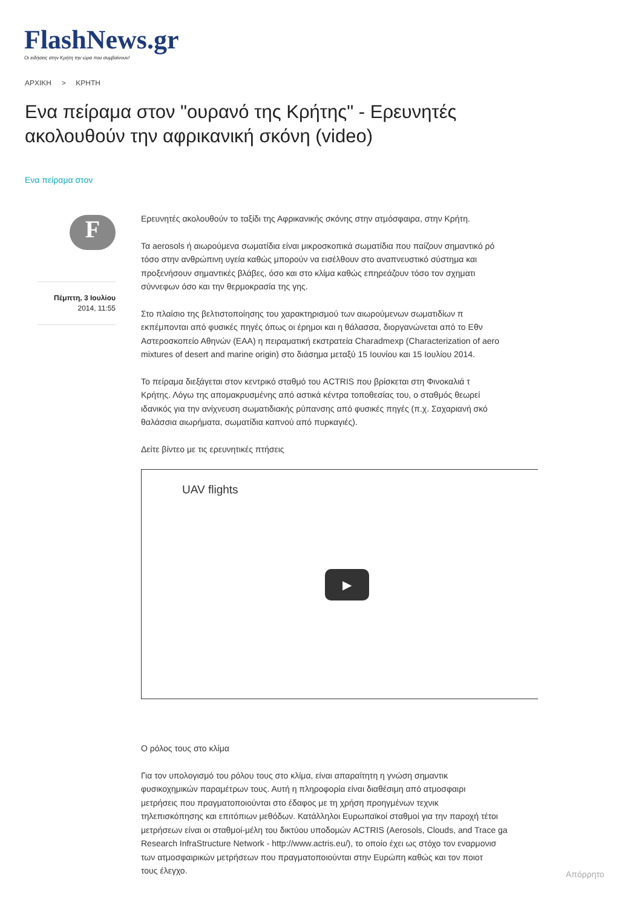FlashNews.gr
Οι ειδήσεις στην Κρήτη την ώρα που συμβαίνουν!
ΑΡΧΙΚΗ > ΚΡΗΤΗ
Ενα πείραμα στον "ουρανό της Κρήτης" - Ερευνητές ακολουθούν την αφρικανική σκόνη (video)
Ενα πείραμα στον
F
Πέμπτη, 3 Ιουλίου
2014, 11:55
Ερευνητές ακολουθούν το ταξίδι της Αφρικανικής σκόνης στην ατμόσφαιρα, στην Κρήτη.
Τα aerosols ή αιωρούμενα σωματίδια είναι μικροσκοπικά σωματίδια που παίζουν σημαντικό ρό
τόσο στην ανθρώπινη υγεία καθώς μπορούν να εισέλθουν στο αναπνευστικό σύστημα και
προξενήσουν σημαντικές βλάβες, όσο και στο κλίμα καθώς επηρεάζουν τόσο τον σχηματι
σύννεφων όσο και την θερμοκρασία της γης.
Στο πλαίσιο της βελτιστοποίησης του χαρακτηρισμού των αιωρούμενων σωματιδίων π
εκπέμπονται από φυσικές πηγές όπως οι έρημοι και η θάλασσα, διοργανώνεται από το Εθν
Αστεροσκοπείο Αθηνών (ΕΑΑ) η πειραματική εκστρατεία Charadmexp (Characterization of aero
mixtures of desert and marine origin) στο διάσημα μεταξύ 15 Ιουνίου και 15 Ιουλίου 2014.
Το πείραμα διεξάγεται στον κεντρικό σταθμό του ACTRIS που βρίσκεται στη Φινοκαλιά τ
Κρήτης. Λόγω της απομακρυσμένης από αστικά κέντρα τοποθεσίας του, ο σταθμός θεωρεί
ιδανικός για την ανίχνευση σωματιδιακής ρύπανσης από φυσικές πηγές (π.χ. Σαχαριανή σκό
θαλάσσια αιωρήματα, σωματίδια καπνού από πυρκαγιές).
Δείτε βίντεο με τις ερευνητικές πτήσεις
UAV flights
▶
Ο ρόλος τους στο κλίμα
Για τον υπολογισμό του ρόλου τους στο κλίμα, είναι απαραίτητη η γνώση σημαντικ
φυσικοχημικών παραμέτρων τους. Αυτή η πληροφορία είναι διαθέσιμη από ατμοσφαιρι
μετρήσεις που πραγματοποιούνται στο έδαφος με τη χρήση προηγμένων τεχνικ
τηλεπισκόπησης και επιτόπιων μεθόδων. Κατάλληλοι Ευρωπαϊκοί σταθμοί για την παροχή τέτοι
μετρήσεων είναι οι σταθμοί-μέλη του δικτύου υποδομών ACTRIS (Aerosols, Clouds, and Trace ga
Research InfraStructure Network - http://www.actris.eu/), το οποίο έχει ως στόχο τον εναρμονισ
των ατμοσφαιρικών μετρήσεων που πραγματοποιούνται στην Ευρώπη καθώς και τον ποιοτ
τους έλεγχο.
Απόρρητο